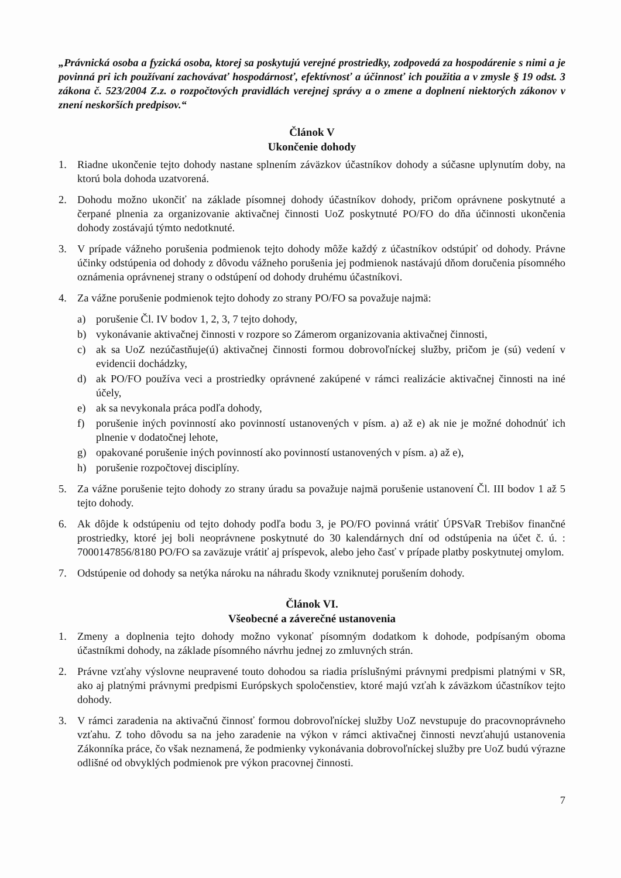„Právnická osoba a fyzická osoba, ktorej sa poskytujú verejné prostriedky, zodpovedá za hospodárenie s nimi a je povinná pri ich používaní zachovávať hospodárnosť, efektívnosť a účinnosť ich použitia a v zmysle § 19 odst. 3 zákona č. 523/2004 Z.z. o rozpočtových pravidlách verejnej správy a o zmene a doplnení niektorých zákonov v znení neskorších predpisov.“
Článok V
Ukončenie dohody
1. Riadne ukončenie tejto dohody nastane splnením záväzkov účastníkov dohody a súčasne uplynutím doby, na ktorú bola dohoda uzatvorená.
2. Dohodu možno ukončiť na základe písomnej dohody účastníkov dohody, pričom oprávnene poskytnuté a čerpané plnenia za organizovanie aktivačnej činnosti UoZ poskytnuté PO/FO do dňa účinnosti ukončenia dohody zostávajú týmto nedotknuté.
3. V prípade vážneho porušenia podmienok tejto dohody môže každý z účastníkov odstúpiť od dohody. Právne účinky odstúpenia od dohody z dôvodu vážneho porušenia jej podmienok nastávajú dňom doručenia písomného oznámenia oprávnenej strany o odstúpení od dohody druhému účastníkovi.
4. Za vážne porušenie podmienok tejto dohody zo strany PO/FO sa považuje najmä:
a) porušenie Čl. IV bodov 1, 2, 3, 7 tejto dohody,
b) vykonávanie aktivačnej činnosti v rozpore so Zámerom organizovania aktivačnej činnosti,
c) ak sa UoZ nezúčastňuje(ú) aktivačnej činnosti formou dobrovoľníckej služby, pričom je (sú) vedení v evidencii dochádzky,
d) ak PO/FO používa veci a prostriedky oprávnené zakúpené v rámci realizácie aktivačnej činnosti na iné účely,
e) ak sa nevykonala práca podľa dohody,
f) porušenie iných povinností ako povinností ustanovených v písm. a) až e) ak nie je možné dohodnúť ich plnenie v dodatočnej lehote,
g) opakované porušenie iných povinností ako povinností ustanovených v písm. a) až e),
h) porušenie rozpočtovej disciplíny.
5. Za vážne porušenie tejto dohody zo strany úradu sa považuje najmä porušenie ustanovení Čl. III bodov 1 až 5 tejto dohody.
6. Ak dôjde k odstúpeniu od tejto dohody podľa bodu 3, je PO/FO povinná vrátiť ÚPSVaR Trebišov finančné prostriedky, ktoré jej boli neoprávnene poskytnuté do 30 kalendárnych dní od odstúpenia na účet č. ú. : 7000147856/8180 PO/FO sa zaväzuje vrátiť aj príspevok, alebo jeho časť v prípade platby poskytnutej omylom.
7. Odstúpenie od dohody sa netýka nároku na náhradu škody vzniknutej porušením dohody.
Článok VI.
Všeobecné a záverečné ustanovenia
1. Zmeny a doplnenia tejto dohody možno vykonať písomným dodatkom k dohode, podpísaným oboma účastníkmi dohody, na základe písomného návrhu jednej zo zmluvných strán.
2. Právne vzťahy výslovne neupravené touto dohodou sa riadia príslušnými právnymi predpismi platnými v SR, ako aj platnými právnymi predpismi Európskych spoločenstiev, ktoré majú vzťah k záväzkom účastníkov tejto dohody.
3. V rámci zaradenia na aktivačnú činnosť formou dobrovoľníckej služby UoZ nevstupuje do pracovnoprávneho vzťahu. Z toho dôvodu sa na jeho zaradenie na výkon v rámci aktivačnej činnosti nevzťahujú ustanovenia Zákonníka práce, čo však neznamená, že podmienky vykonávania dobrovoľníckej služby pre UoZ budú výrazne odlišné od obvyklých podmienok pre výkon pracovnej činnosti.
7